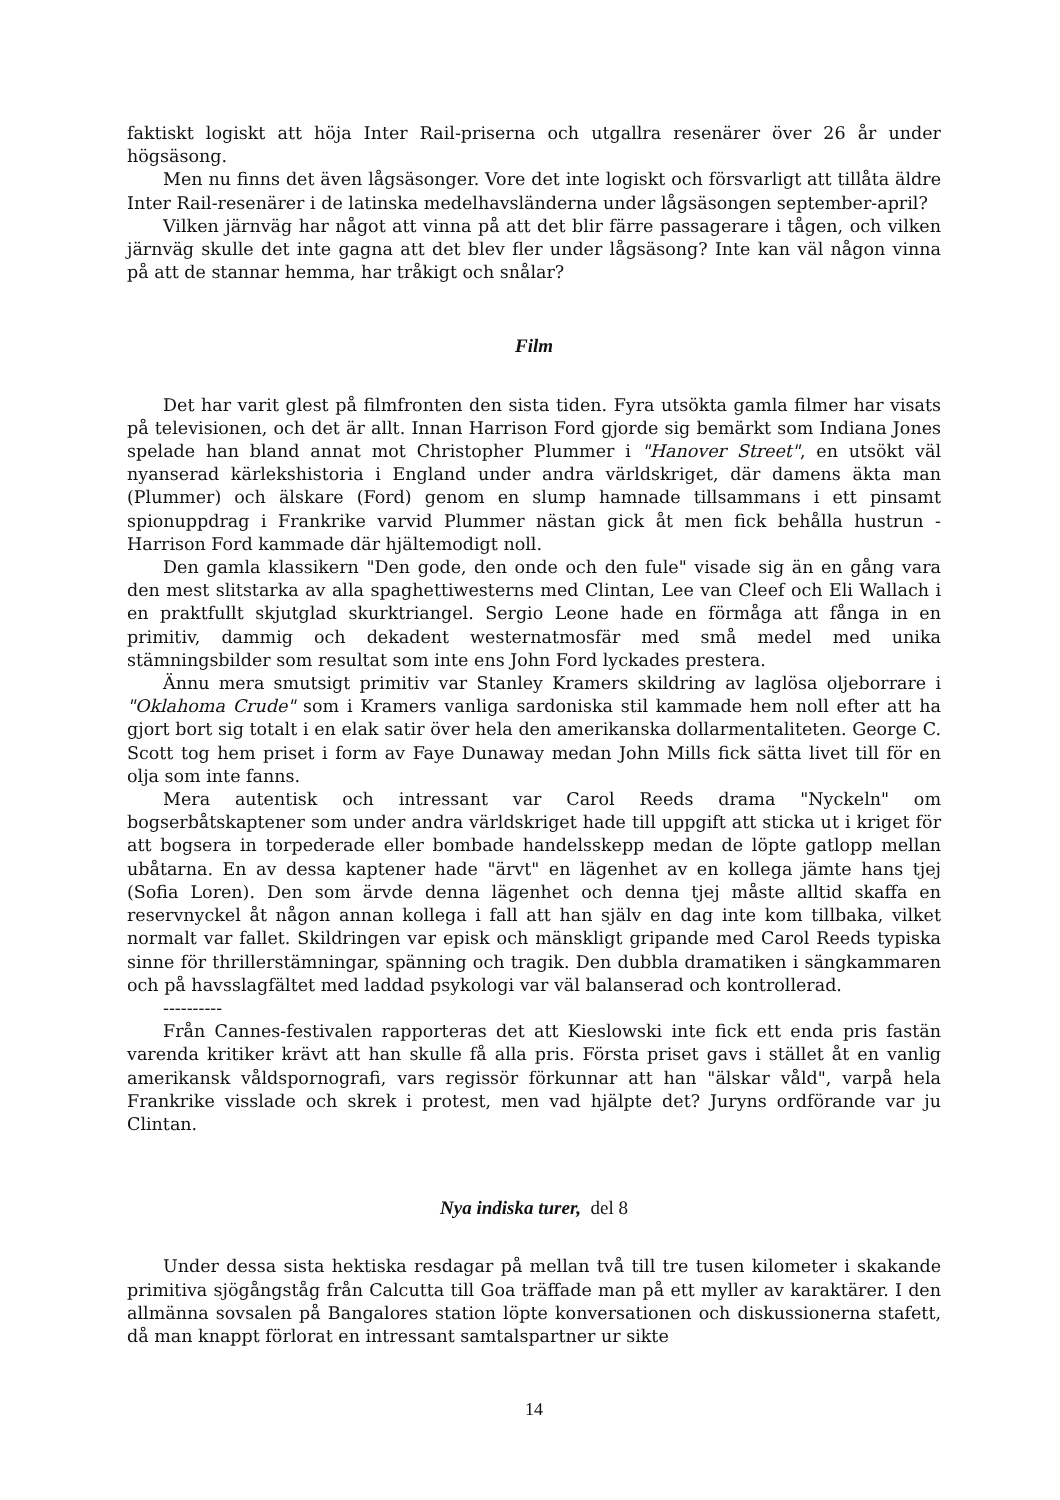faktiskt logiskt att höja Inter Rail-priserna och utgallra resenärer över 26 år under högsäsong.
Men nu finns det även lågsäsonger. Vore det inte logiskt och försvarligt att tillåta äldre Inter Rail-resenärer i de latinska medelhavsländerna under lågsäsongen september-april?
Vilken järnväg har något att vinna på att det blir färre passagerare i tågen, och vilken järnväg skulle det inte gagna att det blev fler under lågsäsong? Inte kan väl någon vinna på att de stannar hemma, har tråkigt och snålar?
Film
Det har varit glest på filmfronten den sista tiden. Fyra utsökta gamla filmer har visats på televisionen, och det är allt. Innan Harrison Ford gjorde sig bemärkt som Indiana Jones spelade han bland annat mot Christopher Plummer i "Hanover Street", en utsökt väl nyanserad kärlekshistoria i England under andra världskriget, där damens äkta man (Plummer) och älskare (Ford) genom en slump hamnade tillsammans i ett pinsamt spionuppdrag i Frankrike varvid Plummer nästan gick åt men fick behålla hustrun - Harrison Ford kammade där hjältemodigt noll.
Den gamla klassikern "Den gode, den onde och den fule" visade sig än en gång vara den mest slitstarka av alla spaghettiwesterns med Clintan, Lee van Cleef och Eli Wallach i en praktfullt skjutglad skurktriangel. Sergio Leone hade en förmåga att fånga in en primitiv, dammig och dekadent westernatmosfär med små medel med unika stämningsbilder som resultat som inte ens John Ford lyckades prestera.
Ännu mera smutsigt primitiv var Stanley Kramers skildring av laglösa oljeborrare i "Oklahoma Crude" som i Kramers vanliga sardoniska stil kammade hem noll efter att ha gjort bort sig totalt i en elak satir över hela den amerikanska dollarmentaliteten. George C. Scott tog hem priset i form av Faye Dunaway medan John Mills fick sätta livet till för en olja som inte fanns.
Mera autentisk och intressant var Carol Reeds drama "Nyckeln" om bogserbåtskaptener som under andra världskriget hade till uppgift att sticka ut i kriget för att bogsera in torpederade eller bombade handelsskepp medan de löpte gatlopp mellan ubåtarna. En av dessa kaptener hade "ärvt" en lägenhet av en kollega jämte hans tjej (Sofia Loren). Den som ärvde denna lägenhet och denna tjej måste alltid skaffa en reservnyckel åt någon annan kollega i fall att han själv en dag inte kom tillbaka, vilket normalt var fallet. Skildringen var episk och mänskligt gripande med Carol Reeds typiska sinne för thrillerstämningar, spänning och tragik. Den dubbla dramatiken i sängkammaren och på havsslagfältet med laddad psykologi var väl balanserad och kontrollerad.
----------
Från Cannes-festivalen rapporteras det att Kieslowski inte fick ett enda pris fastän varenda kritiker krävt att han skulle få alla pris. Första priset gavs i stället åt en vanlig amerikansk våldspornografi, vars regissör förkunnar att han "älskar våld", varpå hela Frankrike visslade och skrek i protest, men vad hjälpte det? Juryns ordförande var ju Clintan.
Nya indiska turer, del 8
Under dessa sista hektiska resdagar på mellan två till tre tusen kilometer i skakande primitiva sjögångståg från Calcutta till Goa träffade man på ett myller av karaktärer. I den allmänna sovsalen på Bangalores station löpte konversationen och diskussionerna stafett, då man knappt förlorat en intressant samtalspartner ur sikte
14